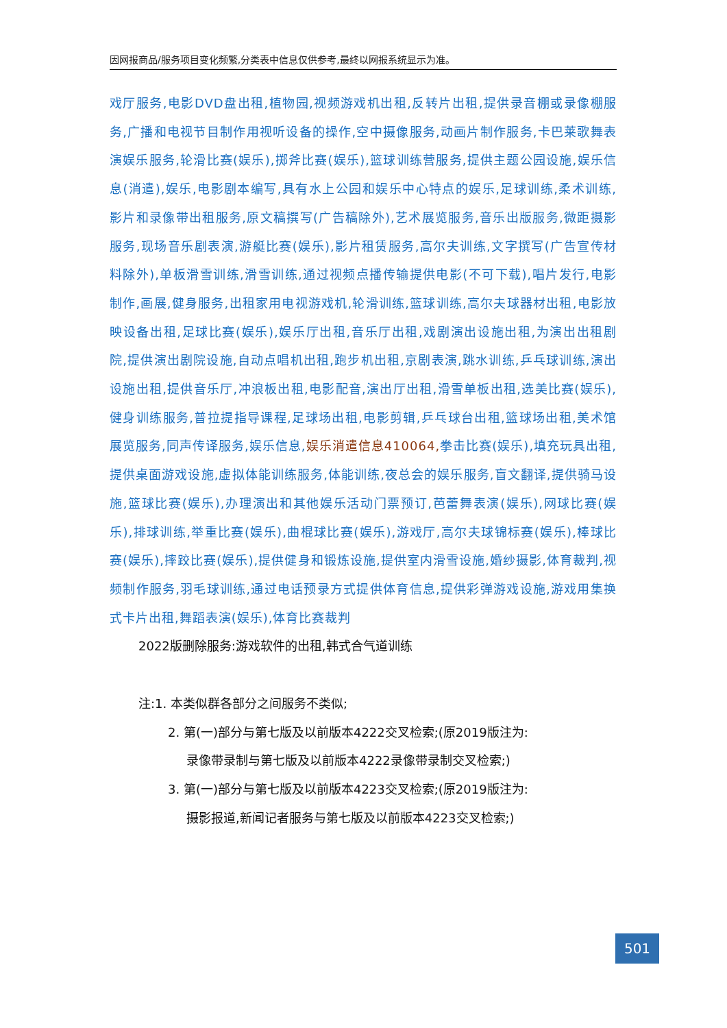因网报商品/服务项目变化频繁,分类表中信息仅供参考,最终以网报系统显示为准。
戏厅服务,电影DVD盘出租,植物园,视频游戏机出租,反转片出租,提供录音棚或录像棚服务,广播和电视节目制作用视听设备的操作,空中摄像服务,动画片制作服务,卡巴莱歌舞表演娱乐服务,轮滑比赛(娱乐),掷斧比赛(娱乐),篮球训练营服务,提供主题公园设施,娱乐信息(消遣),娱乐,电影剧本编写,具有水上公园和娱乐中心特点的娱乐,足球训练,柔术训练,影片和录像带出租服务,原文稿撰写(广告稿除外),艺术展览服务,音乐出版服务,微距摄影服务,现场音乐剧表演,游艇比赛(娱乐),影片租赁服务,高尔夫训练,文字撰写(广告宣传材料除外),单板滑雪训练,滑雪训练,通过视频点播传输提供电影(不可下载),唱片发行,电影制作,画展,健身服务,出租家用电视游戏机,轮滑训练,篮球训练,高尔夫球器材出租,电影放映设备出租,足球比赛(娱乐),娱乐厅出租,音乐厅出租,戏剧演出设施出租,为演出出租剧院,提供演出剧院设施,自动点唱机出租,跑步机出租,京剧表演,跳水训练,乒乓球训练,演出设施出租,提供音乐厅,冲浪板出租,电影配音,演出厅出租,滑雪单板出租,选美比赛(娱乐),健身训练服务,普拉提指导课程,足球场出租,电影剪辑,乒乓球台出租,篮球场出租,美术馆展览服务,同声传译服务,娱乐信息,娱乐消遣信息410064, 拳击比赛(娱乐),填充玩具出租,提供桌面游戏设施,虚拟体能训练服务,体能训练,夜总会的娱乐服务,盲文翻译,提供骑马设施,篮球比赛(娱乐),办理演出和其他娱乐活动门票预订,芭蕾舞表演(娱乐),网球比赛(娱乐),排球训练,举重比赛(娱乐),曲棍球比赛(娱乐),游戏厅,高尔夫球锦标赛(娱乐),棒球比赛(娱乐),摔跤比赛(娱乐),提供健身和锻炼设施,提供室内滑雪设施,婚纱摄影,体育裁判,视频制作服务,羽毛球训练,通过电话预录方式提供体育信息,提供彩弹游戏设施,游戏用集换式卡片出租,舞蹈表演(娱乐),体育比赛裁判
2022版删除服务:游戏软件的出租,韩式合气道训练
注:1. 本类似群各部分之间服务不类似;
2. 第(一)部分与第七版及以前版本4222交叉检索;(原2019版注为:
录像带录制与第七版及以前版本4222录像带录制交叉检索;)
3. 第(一)部分与第七版及以前版本4223交叉检索;(原2019版注为:
摄影报道,新闻记者服务与第七版及以前版本4223交叉检索;)
501